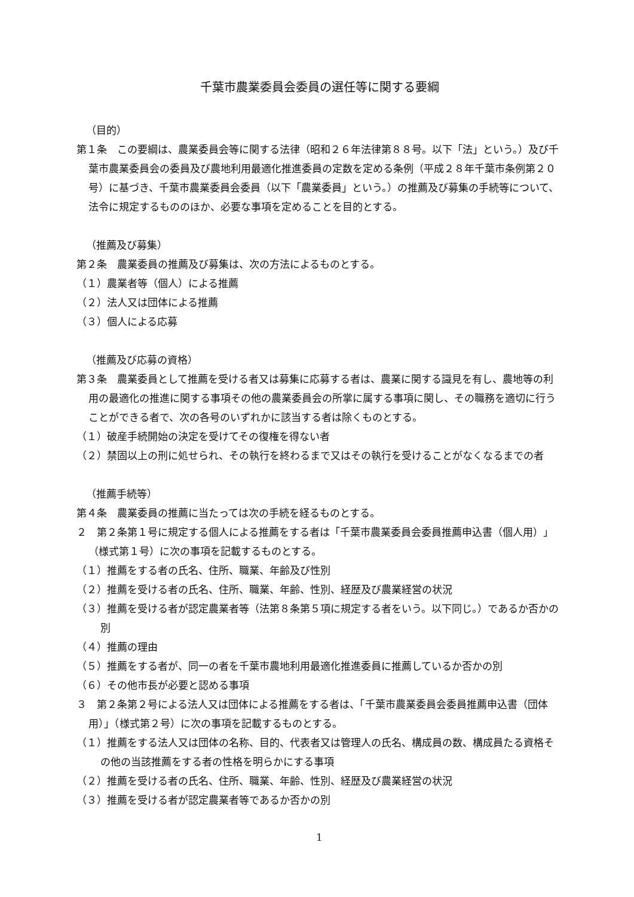千葉市農業委員会委員の選任等に関する要綱
（目的）
第１条　この要綱は、農業委員会等に関する法律（昭和２６年法律第８８号。以下「法」という。）及び千葉市農業委員会の委員及び農地利用最適化推進委員の定数を定める条例（平成２８年千葉市条例第２０号）に基づき、千葉市農業委員会委員（以下「農業委員」という。）の推薦及び募集の手続等について、法令に規定するもののほか、必要な事項を定めることを目的とする。
（推薦及び募集）
第２条　農業委員の推薦及び募集は、次の方法によるものとする。
（１）農業者等（個人）による推薦
（２）法人又は団体による推薦
（３）個人による応募
（推薦及び応募の資格）
第３条　農業委員として推薦を受ける者又は募集に応募する者は、農業に関する識見を有し、農地等の利用の最適化の推進に関する事項その他の農業委員会の所掌に属する事項に関し、その職務を適切に行うことができる者で、次の各号のいずれかに該当する者は除くものとする。
（１）破産手続開始の決定を受けてその復権を得ない者
（２）禁固以上の刑に処せられ、その執行を終わるまで又はその執行を受けることがなくなるまでの者
（推薦手続等）
第４条　農業委員の推薦に当たっては次の手続を経るものとする。
２　第２条第１号に規定する個人による推薦をする者は「千葉市農業委員会委員推薦申込書（個人用）」（様式第１号）に次の事項を記載するものとする。
（１）推薦をする者の氏名、住所、職業、年齢及び性別
（２）推薦を受ける者の氏名、住所、職業、年齢、性別、経歴及び農業経営の状況
（３）推薦を受ける者が認定農業者等（法第８条第５項に規定する者をいう。以下同じ。）であるか否かの別
（４）推薦の理由
（５）推薦をする者が、同一の者を千葉市農地利用最適化推進委員に推薦しているか否かの別
（６）その他市長が必要と認める事項
３　第２条第２号による法人又は団体による推薦をする者は、「千葉市農業委員会委員推薦申込書（団体用）」（様式第２号）に次の事項を記載するものとする。
（１）推薦をする法人又は団体の名称、目的、代表者又は管理人の氏名、構成員の数、構成員たる資格その他の当該推薦をする者の性格を明らかにする事項
（２）推薦を受ける者の氏名、住所、職業、年齢、性別、経歴及び農業経営の状況
（３）推薦を受ける者が認定農業者等であるか否かの別
1